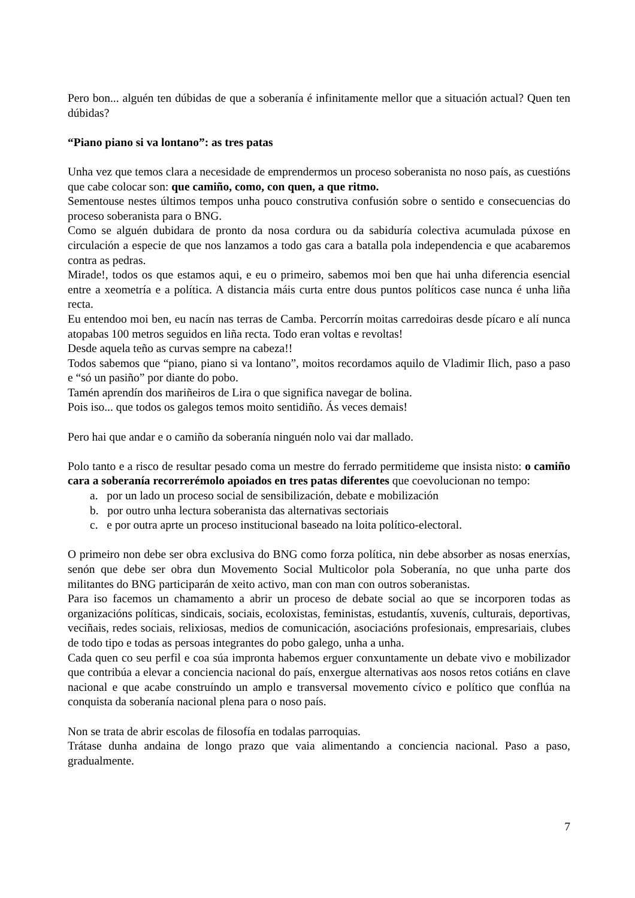Pero bon... alguén ten dúbidas de que a soberanía é infinitamente mellor que a situación actual? Quen ten dúbidas?
“Piano piano si va lontano”: as tres patas
Unha vez que temos clara a necesidade de emprendermos un proceso soberanista no noso país, as cuestións que cabe colocar son: que camiño, como, con quen, a que ritmo.
Sementouse nestes últimos tempos unha pouco construtiva confusión sobre o sentido e consecuencias do proceso soberanista para o BNG.
Como se alguén dubidara de pronto da nosa cordura ou da sabiduría colectiva acumulada púxose en circulación a especie de que nos lanzamos a todo gas cara a batalla pola independencia e que acabaremos contra as pedras.
Mirade!, todos os que estamos aqui, e eu o primeiro, sabemos moi ben que hai unha diferencia esencial entre a xeometría e a política. A distancia máis curta entre dous puntos políticos case nunca é unha liña recta.
Eu entendoo moi ben, eu nacín nas terras de Camba. Percorrín moitas carredoiras desde pícaro e alí nunca atopabas 100 metros seguidos en liña recta. Todo eran voltas e revoltas!
Desde aquela teño as curvas sempre na cabeza!!
Todos sabemos que “piano, piano si va lontano”, moitos recordamos aquilo de Vladimir Ilich, paso a paso e “só un pasiño” por diante do pobo.
Tamén aprendín dos mariñeiros de Lira o que significa navegar de bolina.
Pois iso... que todos os galegos temos moito sentidiño. Ás veces demais!
Pero hai que andar e o camiño da soberanía ninguén nolo vai dar mallado.
Polo tanto e a risco de resultar pesado coma un mestre do ferrado permitideme que insista nisto: o camiño cara a soberanía recorrerémolo apoiados en tres patas diferentes que coevolucionan no tempo:
a. por un lado un proceso social de sensibilización, debate e mobilización
b. por outro unha lectura soberanista das alternativas sectoriais
c. e por outra aprte un proceso institucional baseado na loita político-electoral.
O primeiro non debe ser obra exclusiva do BNG como forza política, nin debe absorber as nosas enerxías, senón que debe ser obra dun Movemento Social Multicolor pola Soberanía, no que unha parte dos militantes do BNG participarán de xeito activo, man con man con outros soberanistas.
Para iso facemos un chamamento a abrir un proceso de debate social ao que se incorporen todas as organizacións políticas, sindicais, sociais, ecoloxistas, feministas, estudantís, xuvenís, culturais, deportivas, veciñais, redes sociais, relixiosas, medios de comunicación, asociacións profesionais, empresariais, clubes de todo tipo e todas as persoas integrantes do pobo galego, unha a unha.
Cada quen co seu perfil e coa súa impronta habemos erguer conxuntamente un debate vivo e mobilizador que contribúa a elevar a conciencia nacional do país, enxergue alternativas aos nosos retos cotiáns en clave nacional e que acabe construíndo un amplo e transversal movemento cívico e político que conflúa na conquista da soberanía nacional plena para o noso país.
Non se trata de abrir escolas de filosofía en todalas parroquias.
Trátase dunha andaina de longo prazo que vaia alimentando a conciencia nacional. Paso a paso, gradualmente.
7